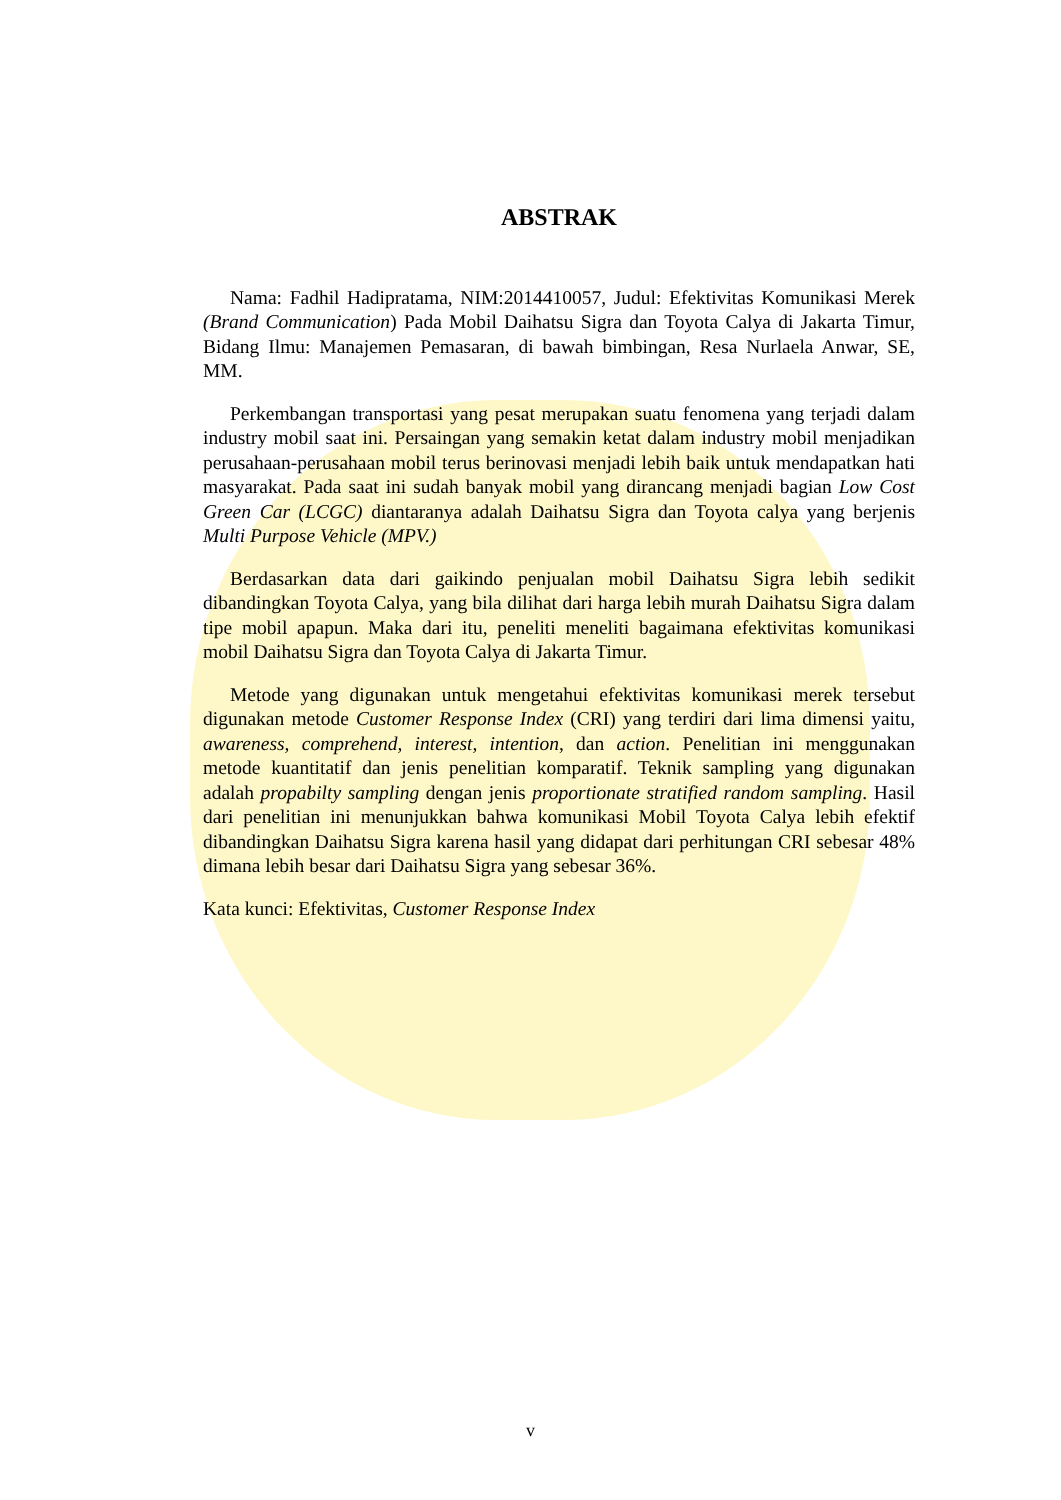ABSTRAK
Nama: Fadhil Hadipratama, NIM:2014410057, Judul: Efektivitas Komunikasi Merek (Brand Communication) Pada Mobil Daihatsu Sigra dan Toyota Calya di Jakarta Timur, Bidang Ilmu: Manajemen Pemasaran, di bawah bimbingan, Resa Nurlaela Anwar, SE, MM.
Perkembangan transportasi yang pesat merupakan suatu fenomena yang terjadi dalam industry mobil saat ini. Persaingan yang semakin ketat dalam industry mobil menjadikan perusahaan-perusahaan mobil terus berinovasi menjadi lebih baik untuk mendapatkan hati masyarakat. Pada saat ini sudah banyak mobil yang dirancang menjadi bagian Low Cost Green Car (LCGC) diantaranya adalah Daihatsu Sigra dan Toyota calya yang berjenis Multi Purpose Vehicle (MPV.)
Berdasarkan data dari gaikindo penjualan mobil Daihatsu Sigra lebih sedikit dibandingkan Toyota Calya, yang bila dilihat dari harga lebih murah Daihatsu Sigra dalam tipe mobil apapun. Maka dari itu, peneliti meneliti bagaimana efektivitas komunikasi mobil Daihatsu Sigra dan Toyota Calya di Jakarta Timur.
Metode yang digunakan untuk mengetahui efektivitas komunikasi merek tersebut digunakan metode Customer Response Index (CRI) yang terdiri dari lima dimensi yaitu, awareness, comprehend, interest, intention, dan action. Penelitian ini menggunakan metode kuantitatif dan jenis penelitian komparatif. Teknik sampling yang digunakan adalah propabilty sampling dengan jenis proportionate stratified random sampling. Hasil dari penelitian ini menunjukkan bahwa komunikasi Mobil Toyota Calya lebih efektif dibandingkan Daihatsu Sigra karena hasil yang didapat dari perhitungan CRI sebesar 48% dimana lebih besar dari Daihatsu Sigra yang sebesar 36%.
Kata kunci: Efektivitas, Customer Response Index
v